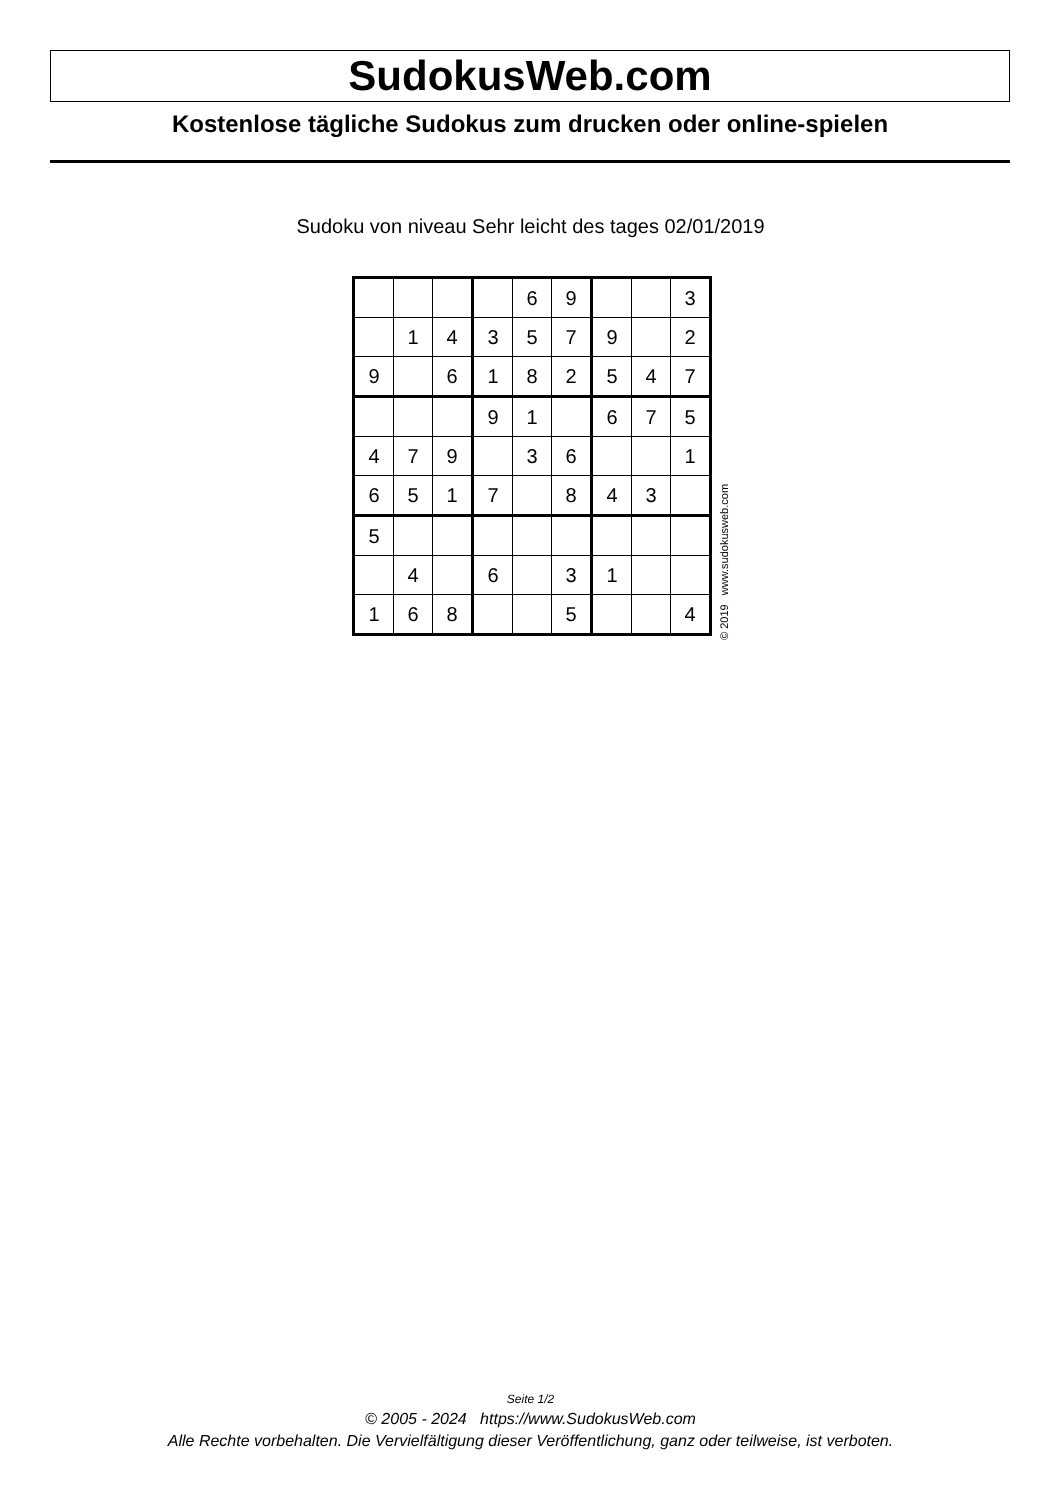SudokusWeb.com
Kostenlose tägliche Sudokus zum drucken oder online-spielen
Sudoku von niveau Sehr leicht des tages 02/01/2019
| | | | | 6 | 9 | | | 3 |
| | 1 | 4 | 3 | 5 | 7 | 9 | | 2 |
| 9 | | 6 | 1 | 8 | 2 | 5 | 4 | 7 |
| | | | 9 | 1 | | 6 | 7 | 5 |
| 4 | 7 | 9 | | 3 | 6 | | | 1 |
| 6 | 5 | 1 | 7 | | 8 | 4 | 3 | |
| 5 | | | | | | | | |
| | 4 | | 6 | | 3 | 1 | | |
| 1 | 6 | 8 | | | 5 | | | 4 |
© 2019 www.sudokusweb.com
Seite 1/2
© 2005 - 2024 https://www.SudokusWeb.com
Alle Rechte vorbehalten. Die Vervielfältigung dieser Veröffentlichung, ganz oder teilweise, ist verboten.